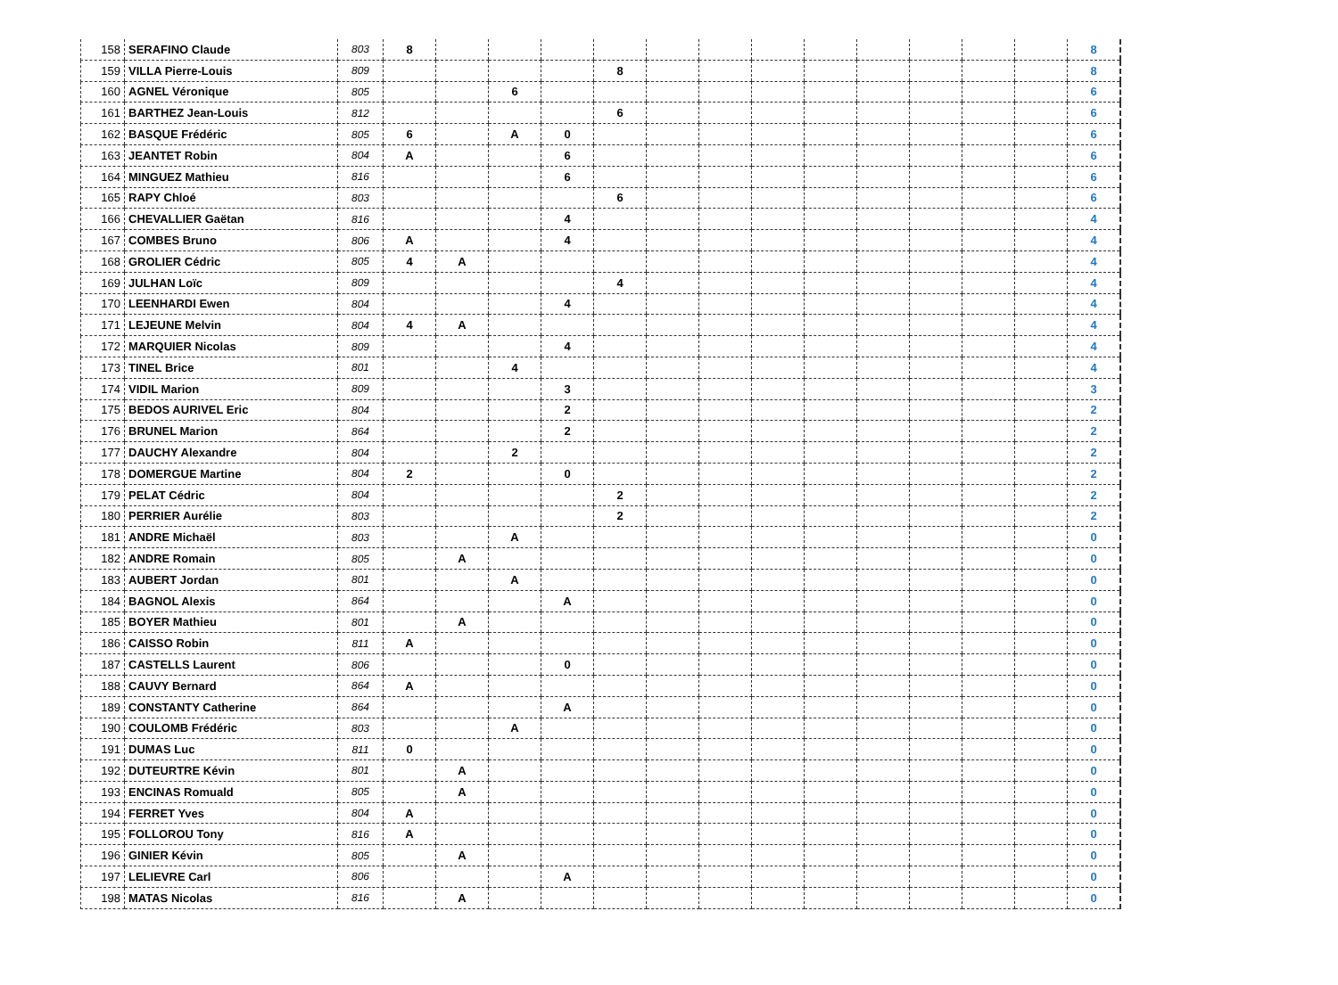| 158 | SERAFINO Claude | 803 | 8 | | | | | | | | | | | | | 8 |
| 159 | VILLA Pierre-Louis | 809 | | | | | 8 | | | | | | | | | 8 |
| 160 | AGNEL Véronique | 805 | | | 6 | | | | | | | | | | | 6 |
| 161 | BARTHEZ Jean-Louis | 812 | | | | | 6 | | | | | | | | | 6 |
| 162 | BASQUE Frédéric | 805 | 6 | | A | 0 | | | | | | | | | | 6 |
| 163 | JEANTET Robin | 804 | A | | | 6 | | | | | | | | | | 6 |
| 164 | MINGUEZ Mathieu | 816 | | | | 6 | | | | | | | | | | 6 |
| 165 | RAPY Chloé | 803 | | | | | 6 | | | | | | | | | 6 |
| 166 | CHEVALLIER Gaëtan | 816 | | | | 4 | | | | | | | | | | 4 |
| 167 | COMBES Bruno | 806 | A | | | 4 | | | | | | | | | | 4 |
| 168 | GROLIER Cédric | 805 | 4 | A | | | | | | | | | | | | 4 |
| 169 | JULHAN Loïc | 809 | | | | | 4 | | | | | | | | | 4 |
| 170 | LEENHARDI Ewen | 804 | | | | 4 | | | | | | | | | | 4 |
| 171 | LEJEUNE Melvin | 804 | 4 | A | | | | | | | | | | | | 4 |
| 172 | MARQUIER Nicolas | 809 | | | | 4 | | | | | | | | | | 4 |
| 173 | TINEL Brice | 801 | | | 4 | | | | | | | | | | | 4 |
| 174 | VIDIL Marion | 809 | | | | 3 | | | | | | | | | | 3 |
| 175 | BEDOS AURIVEL Eric | 804 | | | | 2 | | | | | | | | | | 2 |
| 176 | BRUNEL Marion | 864 | | | | 2 | | | | | | | | | | 2 |
| 177 | DAUCHY Alexandre | 804 | | | 2 | | | | | | | | | | | 2 |
| 178 | DOMERGUE Martine | 804 | 2 | | | 0 | | | | | | | | | | 2 |
| 179 | PELAT Cédric | 804 | | | | | 2 | | | | | | | | | 2 |
| 180 | PERRIER Aurélie | 803 | | | | | 2 | | | | | | | | | 2 |
| 181 | ANDRE Michaël | 803 | | | A | | | | | | | | | | | 0 |
| 182 | ANDRE Romain | 805 | | A | | | | | | | | | | | | 0 |
| 183 | AUBERT Jordan | 801 | | | A | | | | | | | | | | | 0 |
| 184 | BAGNOL Alexis | 864 | | | | A | | | | | | | | | | 0 |
| 185 | BOYER Mathieu | 801 | | A | | | | | | | | | | | | 0 |
| 186 | CAISSO Robin | 811 | A | | | | | | | | | | | | | 0 |
| 187 | CASTELLS Laurent | 806 | | | | 0 | | | | | | | | | | 0 |
| 188 | CAUVY Bernard | 864 | A | | | | | | | | | | | | | 0 |
| 189 | CONSTANTY Catherine | 864 | | | | A | | | | | | | | | | 0 |
| 190 | COULOMB Frédéric | 803 | | | A | | | | | | | | | | | 0 |
| 191 | DUMAS Luc | 811 | 0 | | | | | | | | | | | | | 0 |
| 192 | DUTEURTRE Kévin | 801 | | A | | | | | | | | | | | | 0 |
| 193 | ENCINAS Romuald | 805 | | A | | | | | | | | | | | | 0 |
| 194 | FERRET Yves | 804 | A | | | | | | | | | | | | | 0 |
| 195 | FOLLOROU Tony | 816 | A | | | | | | | | | | | | | 0 |
| 196 | GINIER Kévin | 805 | | A | | | | | | | | | | | | 0 |
| 197 | LELIEVRE Carl | 806 | | | | A | | | | | | | | | | 0 |
| 198 | MATAS Nicolas | 816 | | A | | | | | | | | | | | | 0 |